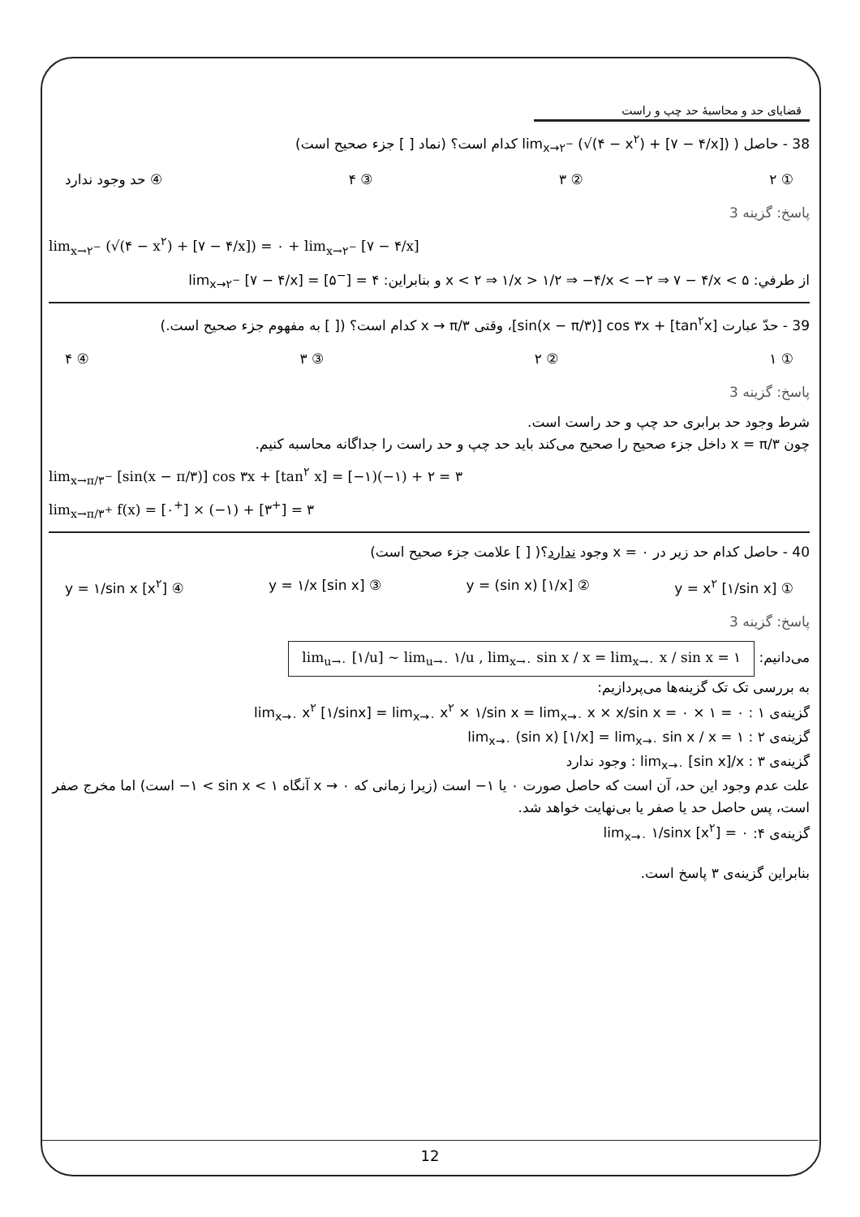قضایای حد و محاسبهٔ حد چپ و راست
38 - حاصل ( lim<sub>x→۲<sup>−</sup></sub> (√(۴ − x<sup>۲</sup>) + [۷ − ۴/x]) کدام است؟ (نماد [ ] جزء صحیح است)
① ۲ ② ۳ ③ ۴ ④ حد وجود ندارد
پاسخ: گزینه 3
lim<sub>x→۲<sup>−</sup></sub> (√(۴ − x<sup>۲</sup>) + [۷ − ۴/x]) = ۰ + lim<sub>x→۲<sup>−</sup></sub> [۷ − ۴/x]
از طرفي: x < ۲ ⇒ ۱/x > ۱/۲ ⇒ −۴/x < −۲ ⇒ ۷ − ۴/x < ۵ و بنابراین: lim<sub>x→۲<sup>−</sup></sub> [۷ − ۴/x] = [۵<sup>−</sup>] = ۴
39 - حدّ عبارت [sin(x − π/۳)] cos ۳x + [tan<sup>۲</sup>x]، وقتی x → π/۳ کدام است؟ ([ ] به مفهوم جزء صحیح است.)
① ۱ ② ۲ ③ ۳ ④ ۴
پاسخ: گزینه 3
شرط وجود حد برابری حد چپ و حد راست است.
چون x = π/۳ داخل جزء صحیح را صحیح می‌کند باید حد چپ و حد راست را جداگانه محاسبه کنیم.
lim<sub>x→π/۳<sup>−</sup></sub> [sin(x − π/۳)] cos ۳x + [tan<sup>۲</sup> x] = [−۱)(−۱) + ۲ = ۳
lim<sub>x→π/۳<sup>+</sup></sub> f(x) = [۰<sup>+</sup>] × (−۱) + [۳<sup>+</sup>] = ۳
40 - حاصل کدام حد زیر در x = ۰ وجود ندارد؟( [ ] علامت جزء صحیح است)
① y = x<sup>۲</sup> [۱/sin x] ② y = (sin x) [۱/x] ③ y = ۱/x [sin x] ④ y = ۱/sin x [x<sup>۲</sup>]
پاسخ: گزینه 3
می‌دانیم: lim<sub>u→۰</sub> [۱/u] ∼ lim<sub>u→۰</sub> ۱/u , lim<sub>x→۰</sub> sin x / x = lim<sub>x→۰</sub> x / sin x = ۱
به بررسی تک تک گزینه‌ها می‌پردازیم:
گزینه‌ی ۱ : lim<sub>x→۰</sub> x<sup>۲</sup> [۱/sinx] = lim<sub>x→۰</sub> x<sup>۲</sup> × ۱/sin x = lim<sub>x→۰</sub> x × x/sin x = ۰ × ۱ = ۰
گزینه‌ی ۲ : lim<sub>x→۰</sub> (sin x) [۱/x] = lim<sub>x→۰</sub> sin x / x = ۱
گزینه‌ی ۳ : lim<sub>x→۰</sub> [sin x]/x : وجود ندارد
علت عدم وجود این حد، آن است که حاصل صورت ۰ یا ۱− است (زیرا زمانی که x → ۰ آنگاه −۱ < sin x < ۱ است) اما مخرج صفر است، پس حاصل حد یا صفر یا بی‌نهایت خواهد شد.
گزینه‌ی ۴: lim<sub>x→۰</sub> ۱/sinx [x<sup>۲</sup>] = ۰
بنابراین گزینه‌ی ۳ پاسخ است.
12